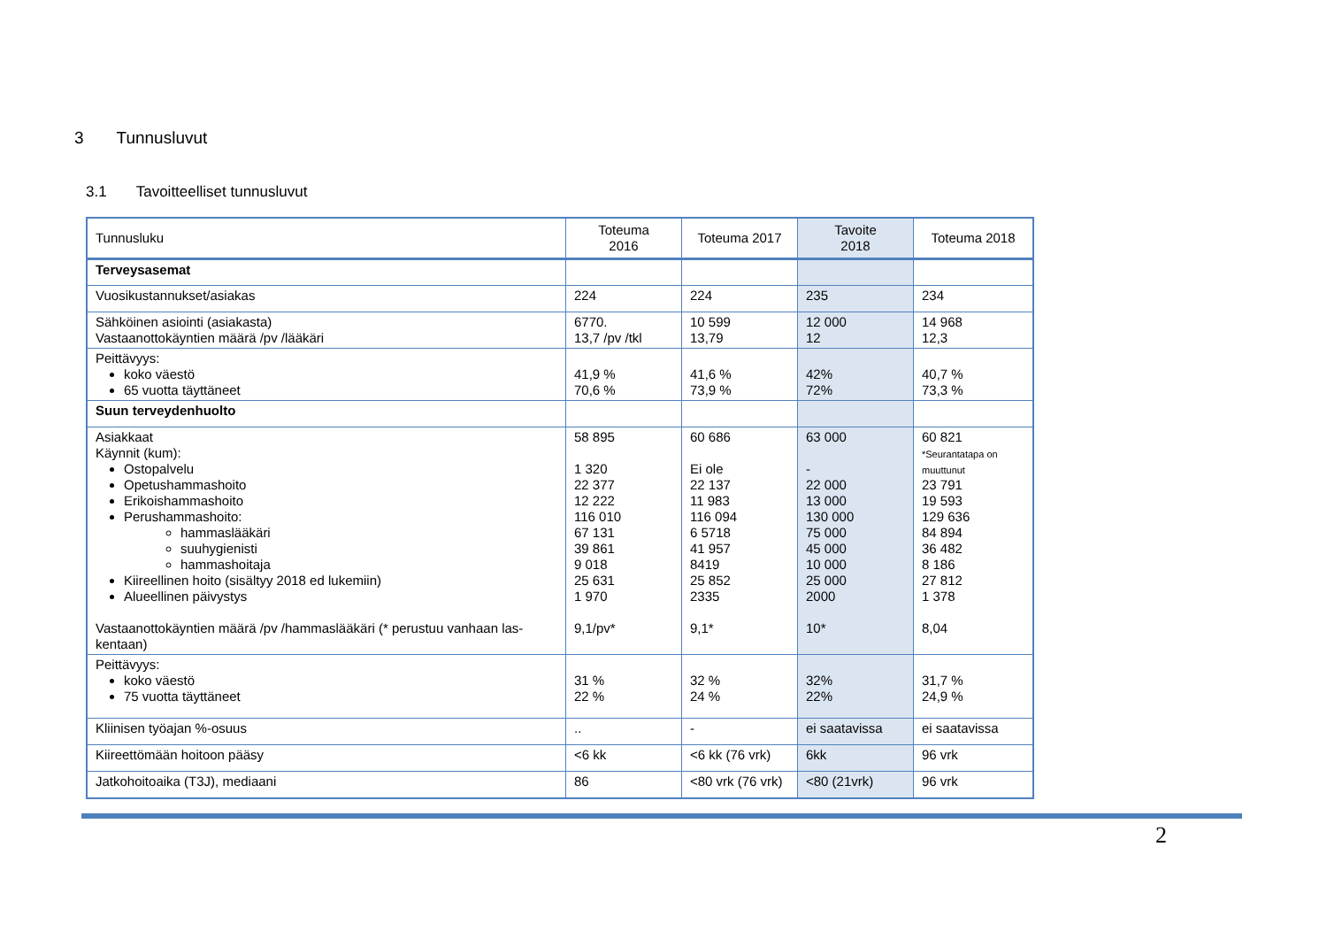3 Tunnusluvut
3.1 Tavoitteelliset tunnusluvut
| Tunnusluku | Toteuma 2016 | Toteuma 2017 | Tavoite 2018 | Toteuma 2018 |
| --- | --- | --- | --- | --- |
| Terveysasemat | | | | |
| Vuosikustannukset/asiakas | 224 | 224 | 235 | 234 |
| Sähköinen asiointi (asiakasta) Vastaanottokäyntien määrä /pv /lääkäri | 6770. 13,7 /pv /tkl | 10 599 13,79 | 12 000 12 | 14 968 12,3 |
| Peittävyys: koko väestö 65 vuotta täyttäneet | 41,9 % 70,6 % | 41,6 % 73,9 % | 42% 72% | 40,7 % 73,3 % |
| Suun terveydenhuolto | | | | |
| Asiakkaat Käynnit (kum): Ostopalvelu Opetushammashoito Erikoishammashoito Perushammashoito: hammaslääkäri suuhygienisti hammashoitaja Kiireellinen hoito (sisältyy 2018 ed lukemiin) Alueellinen päivystys Vastaanottokäyntien määrä /pv /hammaslääkäri (* perustuu vanhaan las-kentaan) | 58 895 1 320 22 377 12 222 116 010 67 131 39 861 9 018 25 631 1 970 9,1/pv* | 60 686 Ei ole 22 137 11 983 116 094 6 5718 41 957 8419 25 852 2335 9,1* | 63 000 - 22 000 13 000 130 000 75 000 45 000 10 000 25 000 2000 10* | 60 821 *Seurantatapa on muuttunut 23 791 19 593 129 636 84 894 36 482 8 186 27 812 1 378 8,04 |
| Peittävyys: koko väestö 75 vuotta täyttäneet | 31 % 22 % | 32 % 24 % | 32% 22% | 31,7 % 24,9 % |
| Kliinisen työajan %-osuus | .. | - | ei saatavissa | ei saatavissa |
| Kiireettömään hoitoon pääsy | <6 kk | <6 kk (76 vrk) | 6kk | 96 vrk |
| Jatkohoitoaika (T3J), mediaani | 86 | <80 vrk (76 vrk) | <80 (21vrk) | 96 vrk |
2